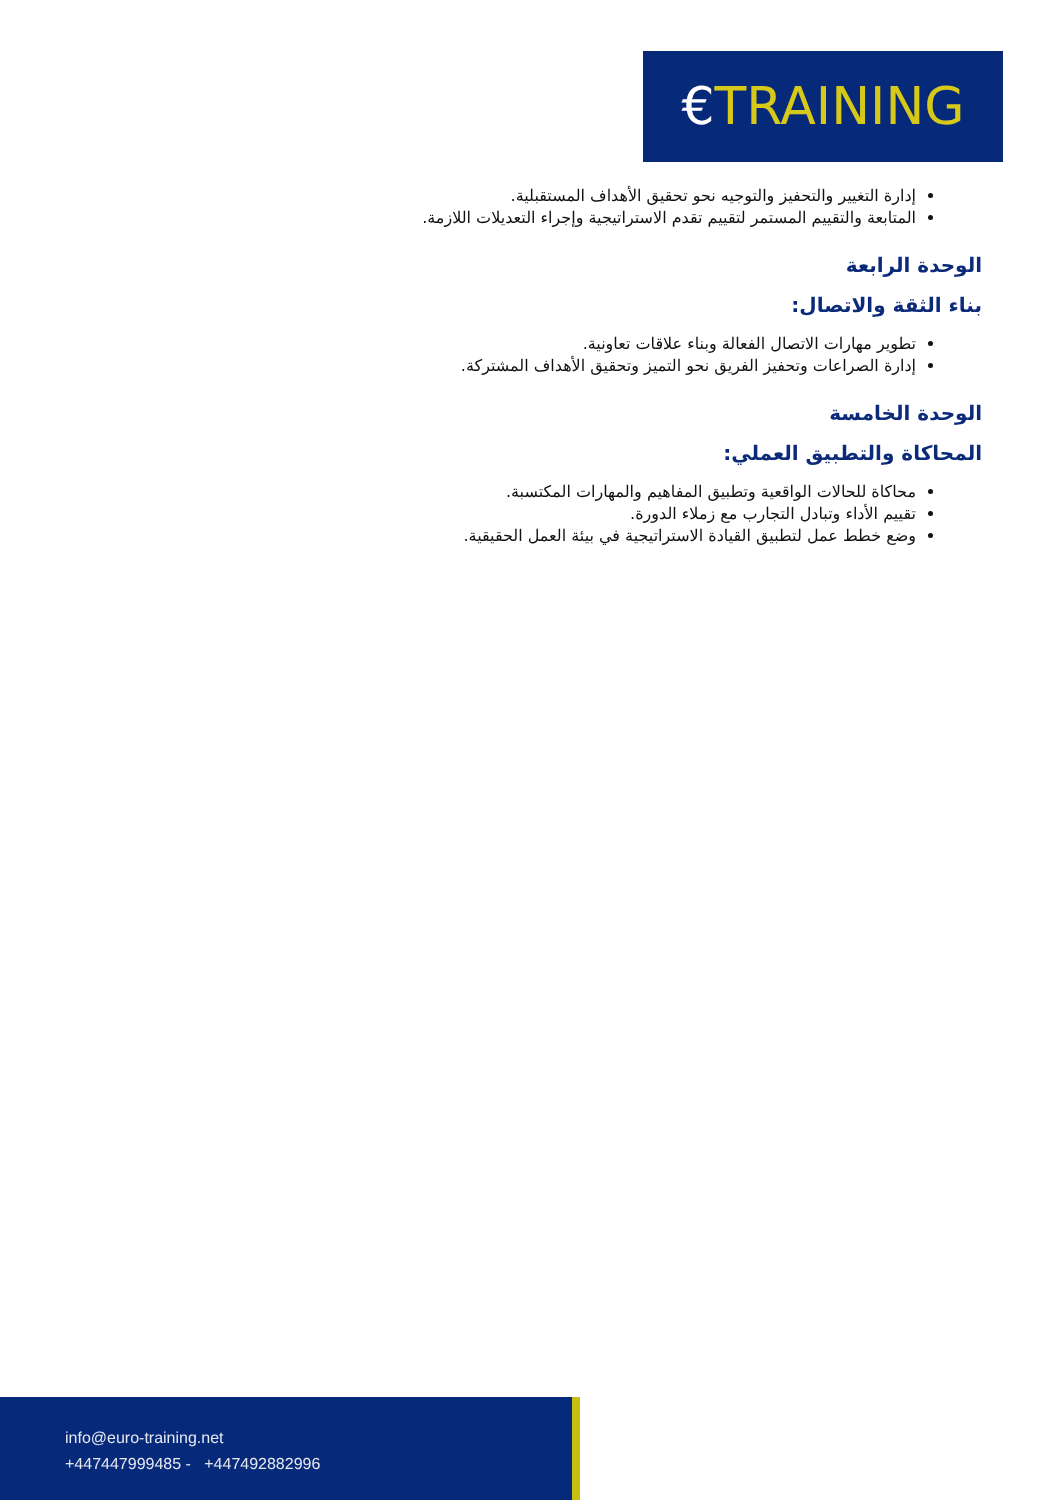€TRAINING
إدارة التغيير والتحفيز والتوجيه نحو تحقيق الأهداف المستقبلية.
المتابعة والتقييم المستمر لتقييم تقدم الاستراتيجية وإجراء التعديلات اللازمة.
الوحدة الرابعة
بناء الثقة والاتصال:
تطوير مهارات الاتصال الفعالة وبناء علاقات تعاونية.
إدارة الصراعات وتحفيز الفريق نحو التميز وتحقيق الأهداف المشتركة.
الوحدة الخامسة
المحاكاة والتطبيق العملي:
محاكاة للحالات الواقعية وتطبيق المفاهيم والمهارات المكتسبة.
تقييم الأداء وتبادل التجارب مع زملاء الدورة.
وضع خطط عمل لتطبيق القيادة الاستراتيجية في بيئة العمل الحقيقية.
info@euro-training.net
+447447999485 - +447492882996